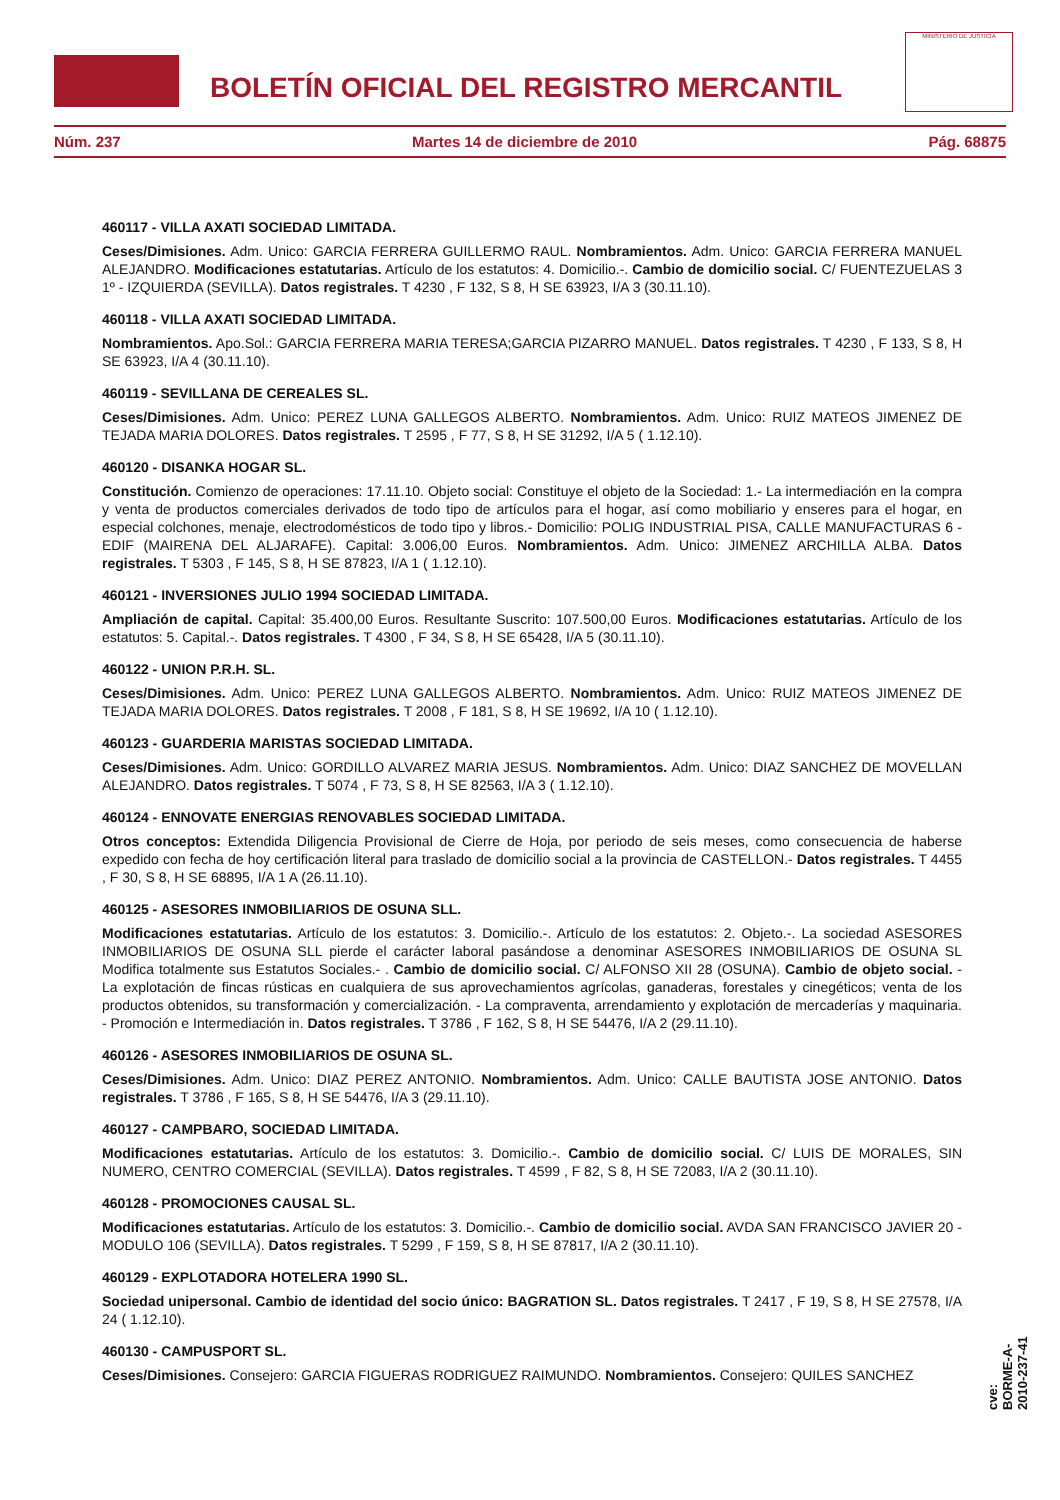BOLETÍN OFICIAL DEL REGISTRO MERCANTIL
MINISTERIO DE JUSTICIA
Núm. 237 Martes 14 de diciembre de 2010 Pág. 68875
460117 - VILLA AXATI SOCIEDAD LIMITADA.
Ceses/Dimisiones. Adm. Unico: GARCIA FERRERA GUILLERMO RAUL. Nombramientos. Adm. Unico: GARCIA FERRERA MANUEL ALEJANDRO. Modificaciones estatutarias. Artículo de los estatutos: 4. Domicilio.-. Cambio de domicilio social. C/ FUENTEZUELAS 3 1º - IZQUIERDA (SEVILLA). Datos registrales. T 4230 , F 132, S 8, H SE 63923, I/A 3 (30.11.10).
460118 - VILLA AXATI SOCIEDAD LIMITADA.
Nombramientos. Apo.Sol.: GARCIA FERRERA MARIA TERESA;GARCIA PIZARRO MANUEL. Datos registrales. T 4230 , F 133, S 8, H SE 63923, I/A 4 (30.11.10).
460119 - SEVILLANA DE CEREALES SL.
Ceses/Dimisiones. Adm. Unico: PEREZ LUNA GALLEGOS ALBERTO. Nombramientos. Adm. Unico: RUIZ MATEOS JIMENEZ DE TEJADA MARIA DOLORES. Datos registrales. T 2595 , F 77, S 8, H SE 31292, I/A 5 ( 1.12.10).
460120 - DISANKA HOGAR SL.
Constitución. Comienzo de operaciones: 17.11.10. Objeto social: Constituye el objeto de la Sociedad: 1.- La intermediación en la compra y venta de productos comerciales derivados de todo tipo de artículos para el hogar, así como mobiliario y enseres para el hogar, en especial colchones, menaje, electrodomésticos de todo tipo y libros.- Domicilio: POLIG INDUSTRIAL PISA, CALLE MANUFACTURAS 6 - EDIF (MAIRENA DEL ALJARAFE). Capital: 3.006,00 Euros. Nombramientos. Adm. Unico: JIMENEZ ARCHILLA ALBA. Datos registrales. T 5303 , F 145, S 8, H SE 87823, I/A 1 ( 1.12.10).
460121 - INVERSIONES JULIO 1994 SOCIEDAD LIMITADA.
Ampliación de capital. Capital: 35.400,00 Euros. Resultante Suscrito: 107.500,00 Euros. Modificaciones estatutarias. Artículo de los estatutos: 5. Capital.-. Datos registrales. T 4300 , F 34, S 8, H SE 65428, I/A 5 (30.11.10).
460122 - UNION P.R.H. SL.
Ceses/Dimisiones. Adm. Unico: PEREZ LUNA GALLEGOS ALBERTO. Nombramientos. Adm. Unico: RUIZ MATEOS JIMENEZ DE TEJADA MARIA DOLORES. Datos registrales. T 2008 , F 181, S 8, H SE 19692, I/A 10 ( 1.12.10).
460123 - GUARDERIA MARISTAS SOCIEDAD LIMITADA.
Ceses/Dimisiones. Adm. Unico: GORDILLO ALVAREZ MARIA JESUS. Nombramientos. Adm. Unico: DIAZ SANCHEZ DE MOVELLAN ALEJANDRO. Datos registrales. T 5074 , F 73, S 8, H SE 82563, I/A 3 ( 1.12.10).
460124 - ENNOVATE ENERGIAS RENOVABLES SOCIEDAD LIMITADA.
Otros conceptos: Extendida Diligencia Provisional de Cierre de Hoja, por periodo de seis meses, como consecuencia de haberse expedido con fecha de hoy certificación literal para traslado de domicilio social a la provincia de CASTELLON.- Datos registrales. T 4455 , F 30, S 8, H SE 68895, I/A 1 A (26.11.10).
460125 - ASESORES INMOBILIARIOS DE OSUNA SLL.
Modificaciones estatutarias. Artículo de los estatutos: 3. Domicilio.-. Artículo de los estatutos: 2. Objeto.-. La sociedad ASESORES INMOBILIARIOS DE OSUNA SLL pierde el carácter laboral pasándose a denominar ASESORES INMOBILIARIOS DE OSUNA SL Modifica totalmente sus Estatutos Sociales.- . Cambio de domicilio social. C/ ALFONSO XII 28 (OSUNA). Cambio de objeto social. - La explotación de fincas rústicas en cualquiera de sus aprovechamientos agrícolas, ganaderas, forestales y cinegéticos; venta de los productos obtenidos, su transformación y comercialización. - La compraventa, arrendamiento y explotación de mercaderías y maquinaria. - Promoción e Intermediación in. Datos registrales. T 3786 , F 162, S 8, H SE 54476, I/A 2 (29.11.10).
460126 - ASESORES INMOBILIARIOS DE OSUNA SL.
Ceses/Dimisiones. Adm. Unico: DIAZ PEREZ ANTONIO. Nombramientos. Adm. Unico: CALLE BAUTISTA JOSE ANTONIO. Datos registrales. T 3786 , F 165, S 8, H SE 54476, I/A 3 (29.11.10).
460127 - CAMPBARO, SOCIEDAD LIMITADA.
Modificaciones estatutarias. Artículo de los estatutos: 3. Domicilio.-. Cambio de domicilio social. C/ LUIS DE MORALES, SIN NUMERO, CENTRO COMERCIAL (SEVILLA). Datos registrales. T 4599 , F 82, S 8, H SE 72083, I/A 2 (30.11.10).
460128 - PROMOCIONES CAUSAL SL.
Modificaciones estatutarias. Artículo de los estatutos: 3. Domicilio.-. Cambio de domicilio social. AVDA SAN FRANCISCO JAVIER 20 - MODULO 106 (SEVILLA). Datos registrales. T 5299 , F 159, S 8, H SE 87817, I/A 2 (30.11.10).
460129 - EXPLOTADORA HOTELERA 1990 SL.
Sociedad unipersonal. Cambio de identidad del socio único: BAGRATION SL. Datos registrales. T 2417 , F 19, S 8, H SE 27578, I/A 24 ( 1.12.10).
460130 - CAMPUSPORT SL.
Ceses/Dimisiones. Consejero: GARCIA FIGUERAS RODRIGUEZ RAIMUNDO. Nombramientos. Consejero: QUILES SANCHEZ
cve: BORME-A-2010-237-41